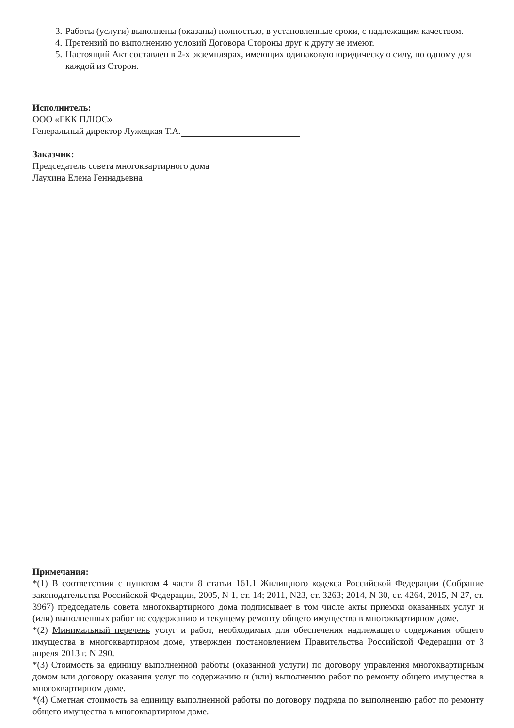3. Работы (услуги) выполнены (оказаны) полностью, в установленные сроки, с надлежащим качеством.
4. Претензий по выполнению условий Договора Стороны друг к другу не имеют.
5. Настоящий Акт составлен в 2-х экземплярах, имеющих одинаковую юридическую силу, по одному для каждой из Сторон.
Исполнитель:
ООО «ГКК ПЛЮС»
Генеральный директор Лужецкая Т.А.
Заказчик:
Председатель совета многоквартирного дома
Лаухина Елена Геннадьевна
Примечания:
*(1) В соответствии с пунктом 4 части 8 статьи 161.1 Жилищного кодекса Российской Федерации (Собрание законодательства Российской Федерации, 2005, N 1, ст. 14; 2011, N23, ст. 3263; 2014, N 30, ст. 4264, 2015, N 27, ст. 3967) председатель совета многоквартирного дома подписывает в том числе акты приемки оказанных услуг и (или) выполненных работ по содержанию и текущему ремонту общего имущества в многоквартирном доме.
*(2) Минимальный перечень услуг и работ, необходимых для обеспечения надлежащего содержания общего имущества в многоквартирном доме, утвержден постановлением Правительства Российской Федерации от 3 апреля 2013 г. N 290.
*(3) Стоимость за единицу выполненной работы (оказанной услуги) по договору управления многоквартирным домом или договору оказания услуг по содержанию и (или) выполнению работ по ремонту общего имущества в многоквартирном доме.
*(4) Сметная стоимость за единицу выполненной работы по договору подряда по выполнению работ по ремонту общего имущества в многоквартирном доме.